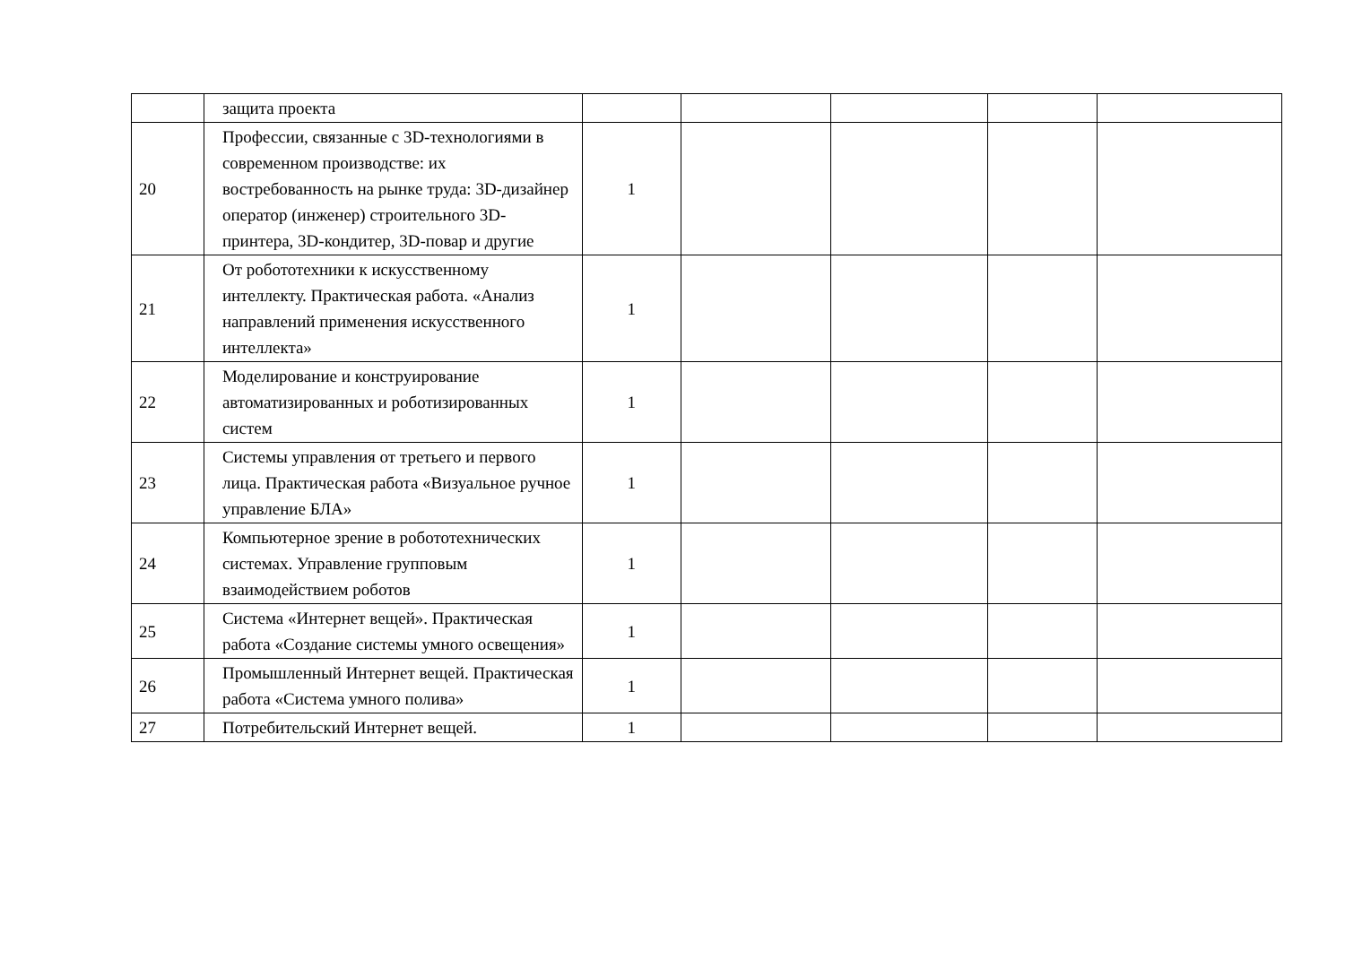| | защита проекта | | | | | |
| 20 | Профессии, связанные с 3D-технологиями в современном производстве: их востребованность на рынке труда: 3D-дизайнер оператор (инженер) строительного 3D-принтера, 3D-кондитер, 3D-повар и другие | 1 | | | | |
| 21 | От робототехники к искусственному интеллекту. Практическая работа. «Анализ направлений применения искусственного интеллекта» | 1 | | | | |
| 22 | Моделирование и конструирование автоматизированных и роботизированных систем | 1 | | | | |
| 23 | Системы управления от третьего и первого лица. Практическая работа «Визуальное ручное управление БЛА» | 1 | | | | |
| 24 | Компьютерное зрение в робототехнических системах. Управление групповым взаимодействием роботов | 1 | | | | |
| 25 | Система «Интернет вещей». Практическая работа «Создание системы умного освещения» | 1 | | | | |
| 26 | Промышленный Интернет вещей. Практическая работа «Система умного полива» | 1 | | | | |
| 27 | Потребительский Интернет вещей. | 1 | | | | |